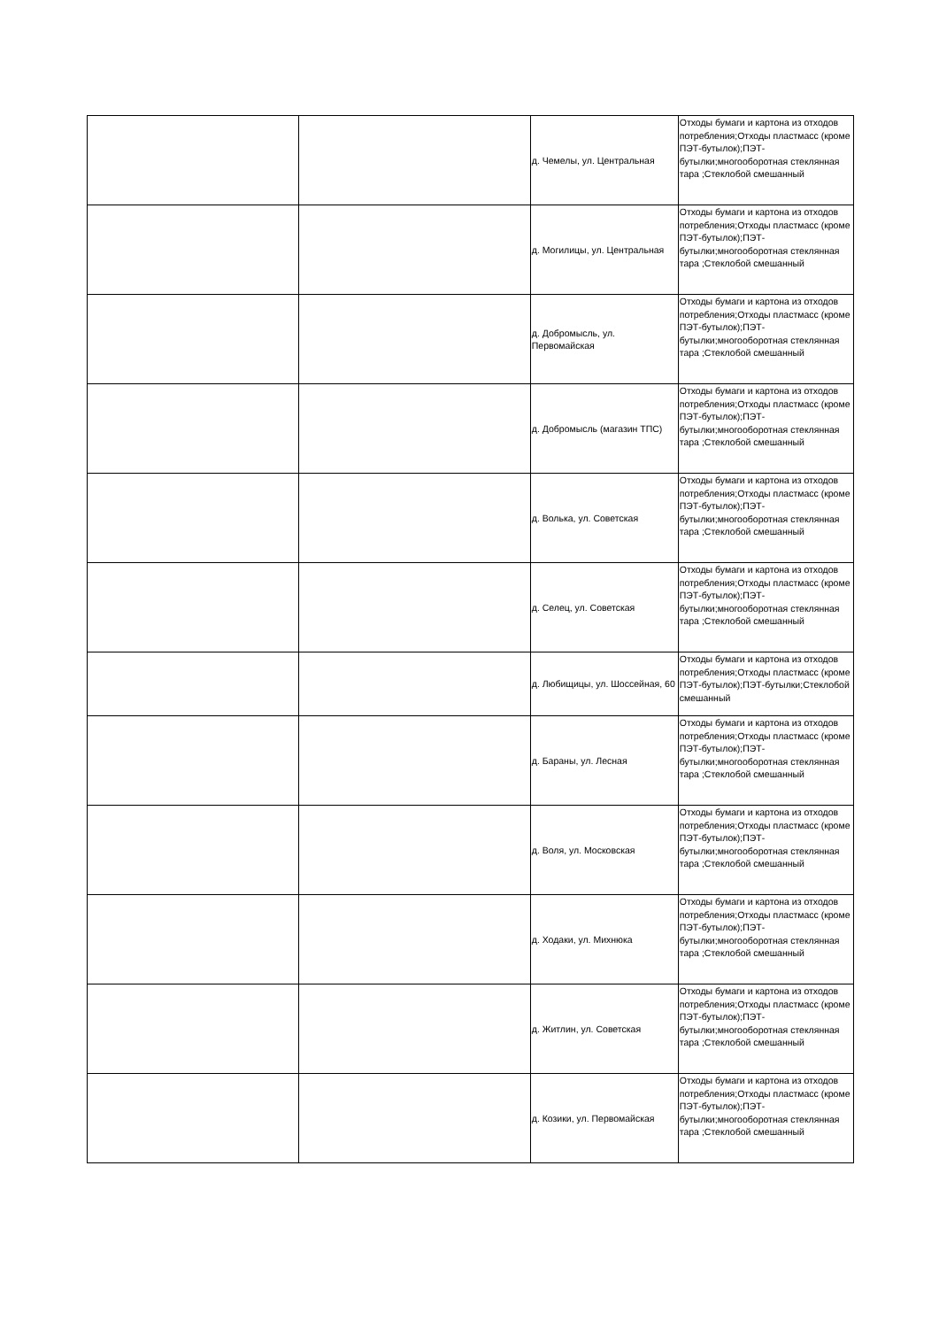| | | д. Чемелы, ул. Центральная | Отходы бумаги и картона из отходов потребления;Отходы пластмасс (кроме ПЭТ-бутылок);ПЭТ-бутылки;многооборотная стеклянная тара ;Стеклобой смешанный |
| | | д. Могилицы, ул. Центральная | Отходы бумаги и картона из отходов потребления;Отходы пластмасс (кроме ПЭТ-бутылок);ПЭТ-бутылки;многооборотная стеклянная тара ;Стеклобой смешанный |
| | | д. Добромысль, ул. Первомайская | Отходы бумаги и картона из отходов потребления;Отходы пластмасс (кроме ПЭТ-бутылок);ПЭТ-бутылки;многооборотная стеклянная тара ;Стеклобой смешанный |
| | | д. Добромысль (магазин ТПС) | Отходы бумаги и картона из отходов потребления;Отходы пластмасс (кроме ПЭТ-бутылок);ПЭТ-бутылки;многооборотная стеклянная тара ;Стеклобой смешанный |
| | | д. Волька, ул. Советская | Отходы бумаги и картона из отходов потребления;Отходы пластмасс (кроме ПЭТ-бутылок);ПЭТ-бутылки;многооборотная стеклянная тара ;Стеклобой смешанный |
| | | д. Селец, ул. Советская | Отходы бумаги и картона из отходов потребления;Отходы пластмасс (кроме ПЭТ-бутылок);ПЭТ-бутылки;многооборотная стеклянная тара ;Стеклобой смешанный |
| | | д. Любищицы, ул. Шоссейная, 60 | Отходы бумаги и картона из отходов потребления;Отходы пластмасс (кроме ПЭТ-бутылок);ПЭТ-бутылки;Стеклобой смешанный |
| | | д. Бараны, ул. Лесная | Отходы бумаги и картона из отходов потребления;Отходы пластмасс (кроме ПЭТ-бутылок);ПЭТ-бутылки;многооборотная стеклянная тара ;Стеклобой смешанный |
| | | д. Воля, ул. Московская | Отходы бумаги и картона из отходов потребления;Отходы пластмасс (кроме ПЭТ-бутылок);ПЭТ-бутылки;многооборотная стеклянная тара ;Стеклобой смешанный |
| | | д. Ходаки, ул. Михнюка | Отходы бумаги и картона из отходов потребления;Отходы пластмасс (кроме ПЭТ-бутылок);ПЭТ-бутылки;многооборотная стеклянная тара ;Стеклобой смешанный |
| | | д. Житлин, ул. Советская | Отходы бумаги и картона из отходов потребления;Отходы пластмасс (кроме ПЭТ-бутылок);ПЭТ-бутылки;многооборотная стеклянная тара ;Стеклобой смешанный |
| | | д. Козики, ул. Первомайская | Отходы бумаги и картона из отходов потребления;Отходы пластмасс (кроме ПЭТ-бутылок);ПЭТ-бутылки;многооборотная стеклянная тара ;Стеклобой смешанный |